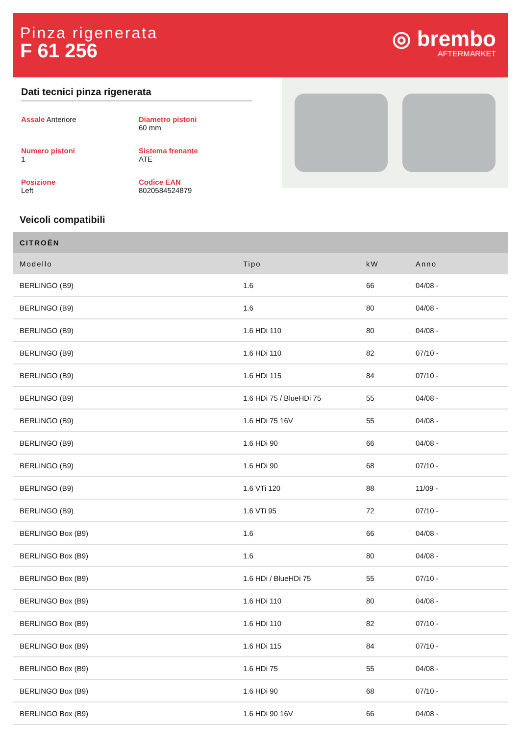Pinza rigenerata
F 61 256
◎ brembo
AFTERMARKET
Dati tecnici pinza rigenerata
Assale Anteriore
Diametro pistoni
60 mm
Numero pistoni
1
Sistema frenante
ATE
Posizione
Left
Codice EAN
8020584524879
Veicoli compatibili
| CITROËN | | | |
| --- | --- | --- | --- |
| Modello | Tipo | kW | Anno |
| BERLINGO (B9) | 1.6 | 66 | 04/08 - |
| BERLINGO (B9) | 1.6 | 80 | 04/08 - |
| BERLINGO (B9) | 1.6 HDi 110 | 80 | 04/08 - |
| BERLINGO (B9) | 1.6 HDi 110 | 82 | 07/10 - |
| BERLINGO (B9) | 1.6 HDi 115 | 84 | 07/10 - |
| BERLINGO (B9) | 1.6 HDi 75 / BlueHDi 75 | 55 | 04/08 - |
| BERLINGO (B9) | 1.6 HDi 75 16V | 55 | 04/08 - |
| BERLINGO (B9) | 1.6 HDi 90 | 66 | 04/08 - |
| BERLINGO (B9) | 1.6 HDi 90 | 68 | 07/10 - |
| BERLINGO (B9) | 1.6 VTi 120 | 88 | 11/09 - |
| BERLINGO (B9) | 1.6 VTi 95 | 72 | 07/10 - |
| BERLINGO Box (B9) | 1.6 | 66 | 04/08 - |
| BERLINGO Box (B9) | 1.6 | 80 | 04/08 - |
| BERLINGO Box (B9) | 1.6 HDi / BlueHDi 75 | 55 | 07/10 - |
| BERLINGO Box (B9) | 1.6 HDi 110 | 80 | 04/08 - |
| BERLINGO Box (B9) | 1.6 HDi 110 | 82 | 07/10 - |
| BERLINGO Box (B9) | 1.6 HDi 115 | 84 | 07/10 - |
| BERLINGO Box (B9) | 1.6 HDi 75 | 55 | 04/08 - |
| BERLINGO Box (B9) | 1.6 HDi 90 | 68 | 07/10 - |
| BERLINGO Box (B9) | 1.6 HDi 90 16V | 66 | 04/08 - |